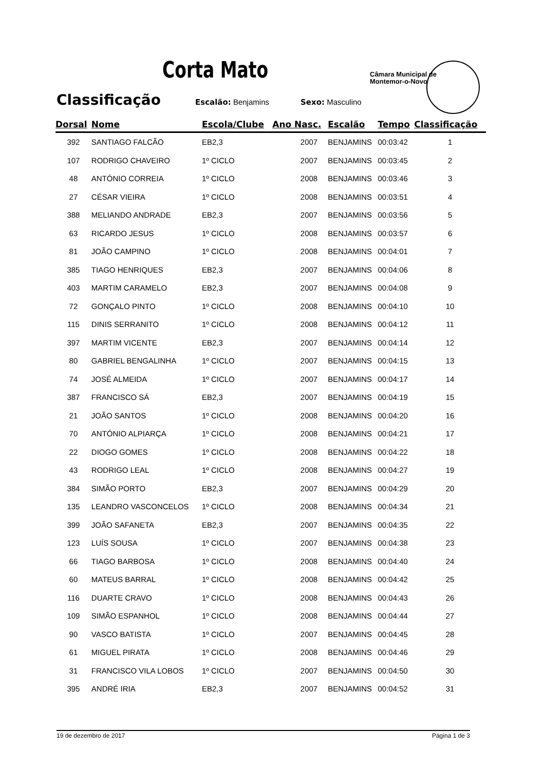Corta Mato
Câmara Municipal de
Montemor-o-Novo
Classificação Escalão: Benjamins Sexo: Masculino
| Dorsal | Nome | Escola/Clube | Ano Nasc. | Escalão | Tempo | Classificação |
| --- | --- | --- | --- | --- | --- | --- |
| 392 | SANTIAGO FALCÃO | EB2,3 | 2007 | BENJAMINS | 00:03:42 | 1 |
| 107 | RODRIGO CHAVEIRO | 1º CICLO | 2007 | BENJAMINS | 00:03:45 | 2 |
| 48 | ANTÓNIO CORREIA | 1º CICLO | 2008 | BENJAMINS | 00:03:46 | 3 |
| 27 | CÉSAR VIEIRA | 1º CICLO | 2008 | BENJAMINS | 00:03:51 | 4 |
| 388 | MELIANDO ANDRADE | EB2,3 | 2007 | BENJAMINS | 00:03:56 | 5 |
| 63 | RICARDO JESUS | 1º CICLO | 2008 | BENJAMINS | 00:03:57 | 6 |
| 81 | JOÃO CAMPINO | 1º CICLO | 2008 | BENJAMINS | 00:04:01 | 7 |
| 385 | TIAGO HENRIQUES | EB2,3 | 2007 | BENJAMINS | 00:04:06 | 8 |
| 403 | MARTIM CARAMELO | EB2,3 | 2007 | BENJAMINS | 00:04:08 | 9 |
| 72 | GONÇALO PINTO | 1º CICLO | 2008 | BENJAMINS | 00:04:10 | 10 |
| 115 | DINIS SERRANITO | 1º CICLO | 2008 | BENJAMINS | 00:04:12 | 11 |
| 397 | MARTIM VICENTE | EB2,3 | 2007 | BENJAMINS | 00:04:14 | 12 |
| 80 | GABRIEL BENGALINHA | 1º CICLO | 2007 | BENJAMINS | 00:04:15 | 13 |
| 74 | JOSÉ ALMEIDA | 1º CICLO | 2007 | BENJAMINS | 00:04:17 | 14 |
| 387 | FRANCISCO SÁ | EB2,3 | 2007 | BENJAMINS | 00:04:19 | 15 |
| 21 | JOÃO SANTOS | 1º CICLO | 2008 | BENJAMINS | 00:04:20 | 16 |
| 70 | ANTÓNIO ALPIARÇA | 1º CICLO | 2008 | BENJAMINS | 00:04:21 | 17 |
| 22 | DIOGO GOMES | 1º CICLO | 2008 | BENJAMINS | 00:04:22 | 18 |
| 43 | RODRIGO LEAL | 1º CICLO | 2008 | BENJAMINS | 00:04:27 | 19 |
| 384 | SIMÃO PORTO | EB2,3 | 2007 | BENJAMINS | 00:04:29 | 20 |
| 135 | LEANDRO VASCONCELOS | 1º CICLO | 2008 | BENJAMINS | 00:04:34 | 21 |
| 399 | JOÃO SAFANETA | EB2,3 | 2007 | BENJAMINS | 00:04:35 | 22 |
| 123 | LUÍS SOUSA | 1º CICLO | 2007 | BENJAMINS | 00:04:38 | 23 |
| 66 | TIAGO BARBOSA | 1º CICLO | 2008 | BENJAMINS | 00:04:40 | 24 |
| 60 | MATEUS BARRAL | 1º CICLO | 2008 | BENJAMINS | 00:04:42 | 25 |
| 116 | DUARTE CRAVO | 1º CICLO | 2008 | BENJAMINS | 00:04:43 | 26 |
| 109 | SIMÃO ESPANHOL | 1º CICLO | 2008 | BENJAMINS | 00:04:44 | 27 |
| 90 | VASCO BATISTA | 1º CICLO | 2007 | BENJAMINS | 00:04:45 | 28 |
| 61 | MIGUEL PIRATA | 1º CICLO | 2008 | BENJAMINS | 00:04:46 | 29 |
| 31 | FRANCISCO VILA LOBOS | 1º CICLO | 2007 | BENJAMINS | 00:04:50 | 30 |
| 395 | ANDRÉ IRIA | EB2,3 | 2007 | BENJAMINS | 00:04:52 | 31 |
19 de dezembro de 2017 Página 1 de 3